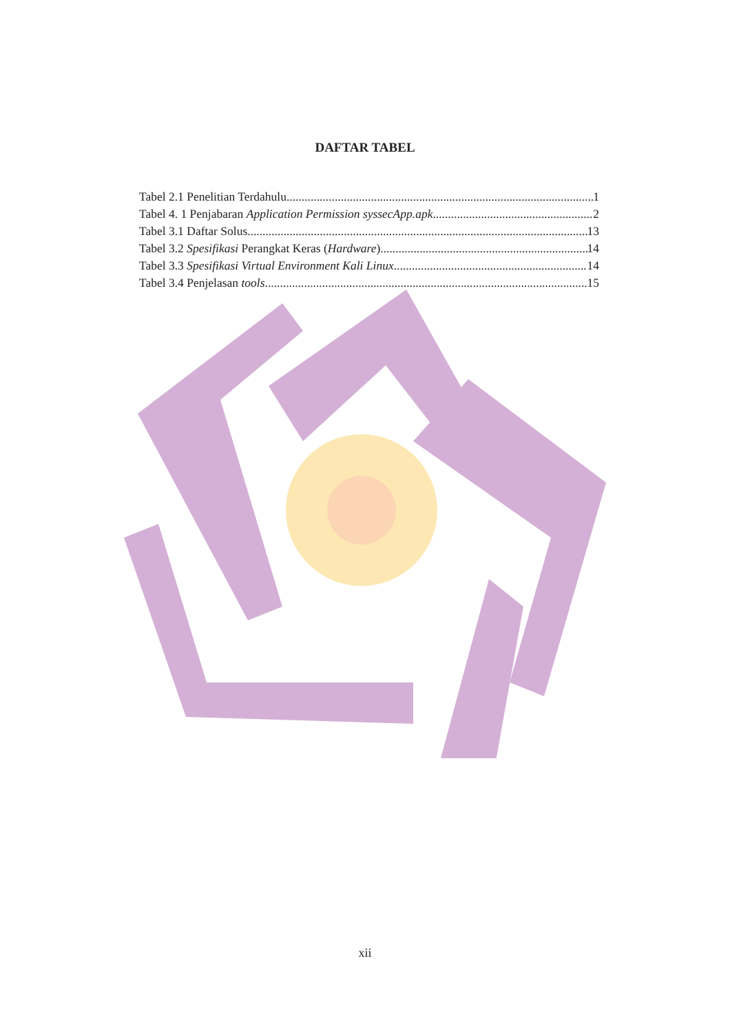DAFTAR TABEL
Tabel 2.1 Penelitian Terdahulu 1
Tabel 4. 1 Penjabaran Application Permission syssecApp.apk 2
Tabel 3.1 Daftar Solus 13
Tabel 3.2 Spesifikasi Perangkat Keras (Hardware) 14
Tabel 3.3 Spesifikasi Virtual Environment Kali Linux 14
Tabel 3.4 Penjelasan tools 15
xii